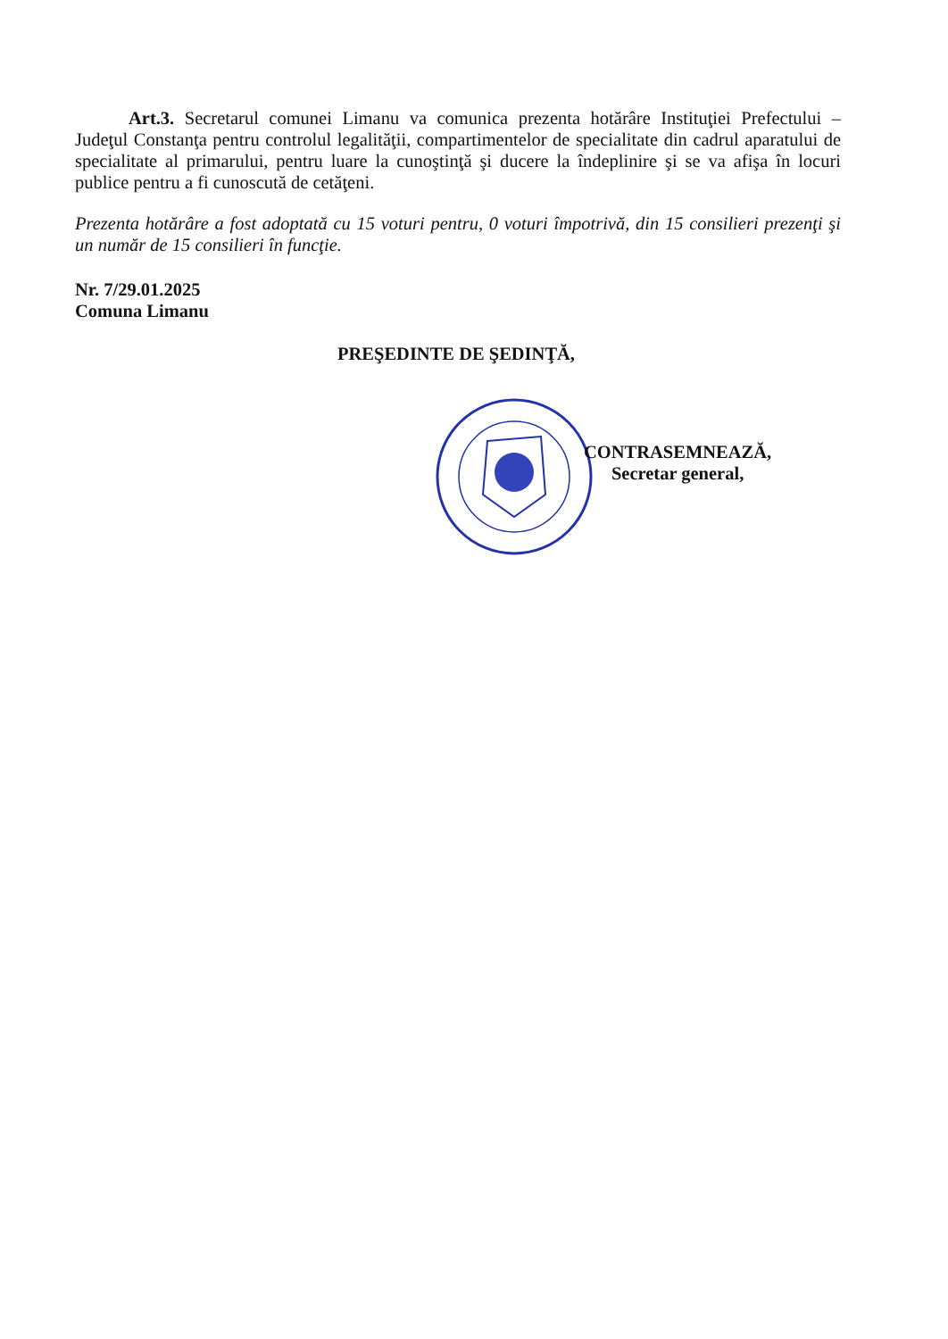Art.3. Secretarul comunei Limanu va comunica prezenta hotărâre Instituţiei Prefectului – Judeţul Constanţa pentru controlul legalităţii, compartimentelor de specialitate din cadrul aparatului de specialitate al primarului, pentru luare la cunoştinţă şi ducere la îndeplinire şi se va afişa în locuri publice pentru a fi cunoscută de cetăţeni.
Prezenta hotărâre a fost adoptată cu 15 voturi pentru, 0 voturi împotrivă, din 15 consilieri prezenţi şi un număr de 15 consilieri în funcţie.
Nr. 7/29.01.2025
Comuna Limanu
PREŞEDINTE DE ŞEDINŢĂ,
CONTRASEMNEAZĂ,
Secretar general,